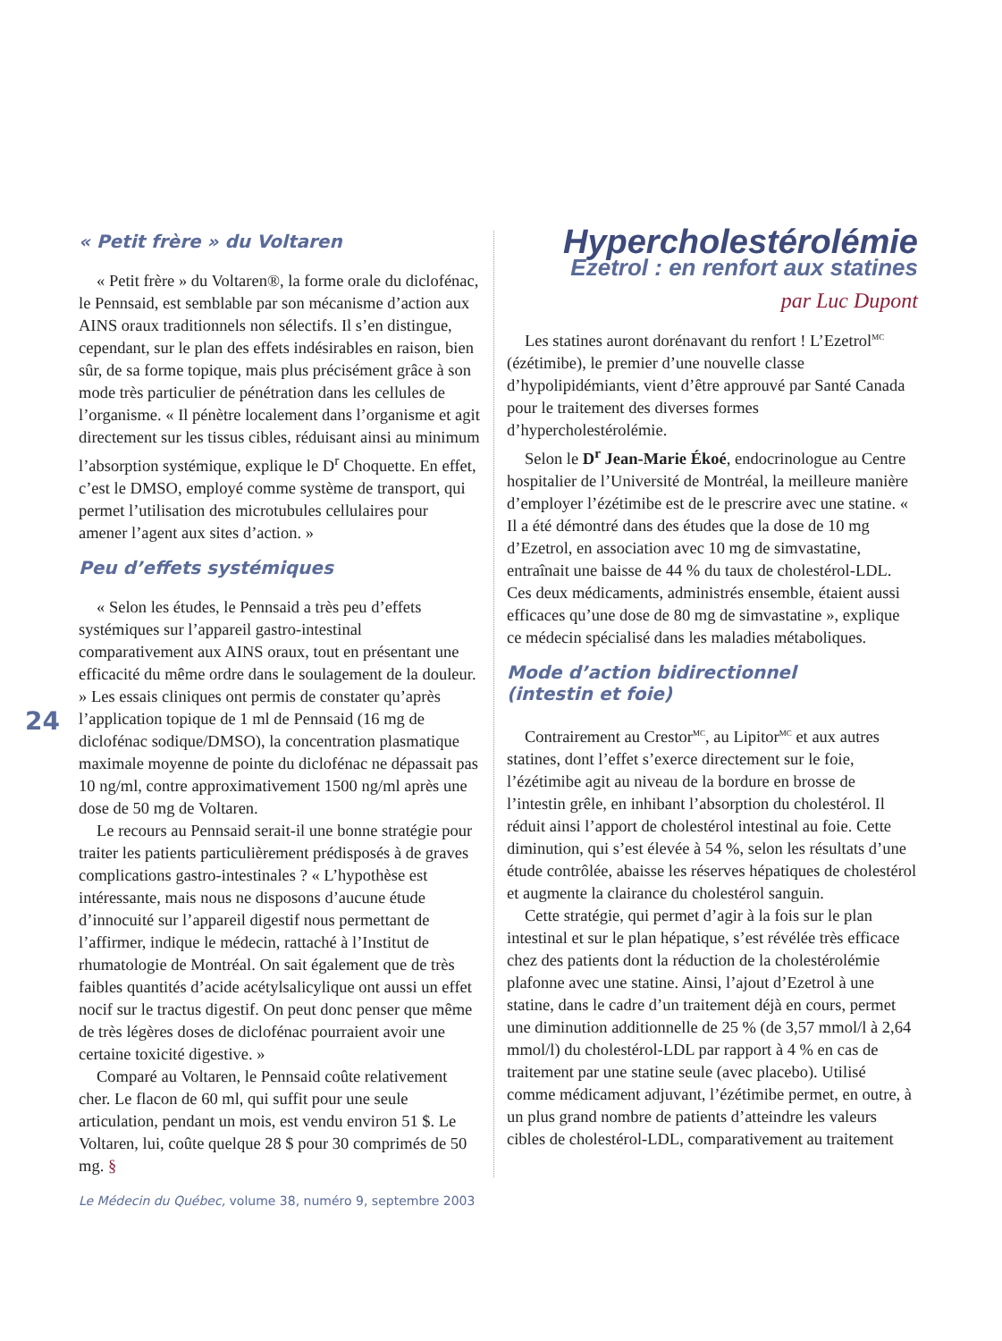24
« Petit frère » du Voltaren
« Petit frère » du Voltaren®, la forme orale du diclofénac, le Pennsaid, est semblable par son mécanisme d’action aux AINS oraux traditionnels non sélectifs. Il s’en distingue, cependant, sur le plan des effets indésirables en raison, bien sûr, de sa forme topique, mais plus précisément grâce à son mode très particulier de pénétration dans les cellules de l’organisme. « Il pénètre localement dans l’organisme et agit directement sur les tissus cibles, réduisant ainsi au minimum l’absorption systémique, explique le D<sup>r</sup> Choquette. En effet, c’est le DMSO, employé comme système de transport, qui permet l’utilisation des microtubules cellulaires pour amener l’agent aux sites d’action. »
Peu d’effets systémiques
« Selon les études, le Pennsaid a très peu d’effets systémiques sur l’appareil gastro-intestinal comparativement aux AINS oraux, tout en présentant une efficacité du même ordre dans le soulagement de la douleur. » Les essais cliniques ont permis de constater qu’après l’application topique de 1 ml de Pennsaid (16 mg de diclofénac sodique/DMSO), la concentration plasmatique maximale moyenne de pointe du diclofénac ne dépassait pas 10 ng/ml, contre approximativement 1500 ng/ml après une dose de 50 mg de Voltaren.
Le recours au Pennsaid serait-il une bonne stratégie pour traiter les patients particulièrement prédisposés à de graves complications gastro-intestinales ? « L’hypothèse est intéressante, mais nous ne disposons d’aucune étude d’innocuité sur l’appareil digestif nous permettant de l’affirmer, indique le médecin, rattaché à l’Institut de rhumatologie de Montréal. On sait également que de très faibles quantités d’acide acétylsalicylique ont aussi un effet nocif sur le tractus digestif. On peut donc penser que même de très légères doses de diclofénac pourraient avoir une certaine toxicité digestive. »
Comparé au Voltaren, le Pennsaid coûte relativement cher. Le flacon de 60 ml, qui suffit pour une seule articulation, pendant un mois, est vendu environ 51 $. Le Voltaren, lui, coûte quelque 28 $ pour 30 comprimés de 50 mg. §
Hypercholestérolémie
Ezetrol : en renfort aux statines
par Luc Dupont
Les statines auront dorénavant du renfort ! L’Ezetrol<sup>MC</sup> (ézétimibe), le premier d’une nouvelle classe d’hypolipidémiants, vient d’être approuvé par Santé Canada pour le traitement des diverses formes d’hypercholestérolémie.
Selon le D<sup>r</sup> Jean-Marie Ékoé, endocrinologue au Centre hospitalier de l’Université de Montréal, la meilleure manière d’employer l’ézétimibe est de le prescrire avec une statine. « Il a été démontré dans des études que la dose de 10 mg d’Ezetrol, en association avec 10 mg de simvastatine, entraînait une baisse de 44 % du taux de cholestérol-LDL. Ces deux médicaments, administrés ensemble, étaient aussi efficaces qu’une dose de 80 mg de simvastatine », explique ce médecin spécialisé dans les maladies métaboliques.
Mode d’action bidirectionnel
(intestin et foie)
Contrairement au Crestor<sup>MC</sup>, au Lipitor<sup>MC</sup> et aux autres statines, dont l’effet s’exerce directement sur le foie, l’ézétimibe agit au niveau de la bordure en brosse de l’intestin grêle, en inhibant l’absorption du cholestérol. Il réduit ainsi l’apport de cholestérol intestinal au foie. Cette diminution, qui s’est élevée à 54 %, selon les résultats d’une étude contrôlée, abaisse les réserves hépatiques de cholestérol et augmente la clairance du cholestérol sanguin.
Cette stratégie, qui permet d’agir à la fois sur le plan intestinal et sur le plan hépatique, s’est révélée très efficace chez des patients dont la réduction de la cholestérolémie plafonne avec une statine. Ainsi, l’ajout d’Ezetrol à une statine, dans le cadre d’un traitement déjà en cours, permet une diminution additionnelle de 25 % (de 3,57 mmol/l à 2,64 mmol/l) du cholestérol-LDL par rapport à 4 % en cas de traitement par une statine seule (avec placebo). Utilisé comme médicament adjuvant, l’ézétimibe permet, en outre, à un plus grand nombre de patients d’atteindre les valeurs cibles de cholestérol-LDL, comparativement au traitement
Le Médecin du Québec, volume 38, numéro 9, septembre 2003